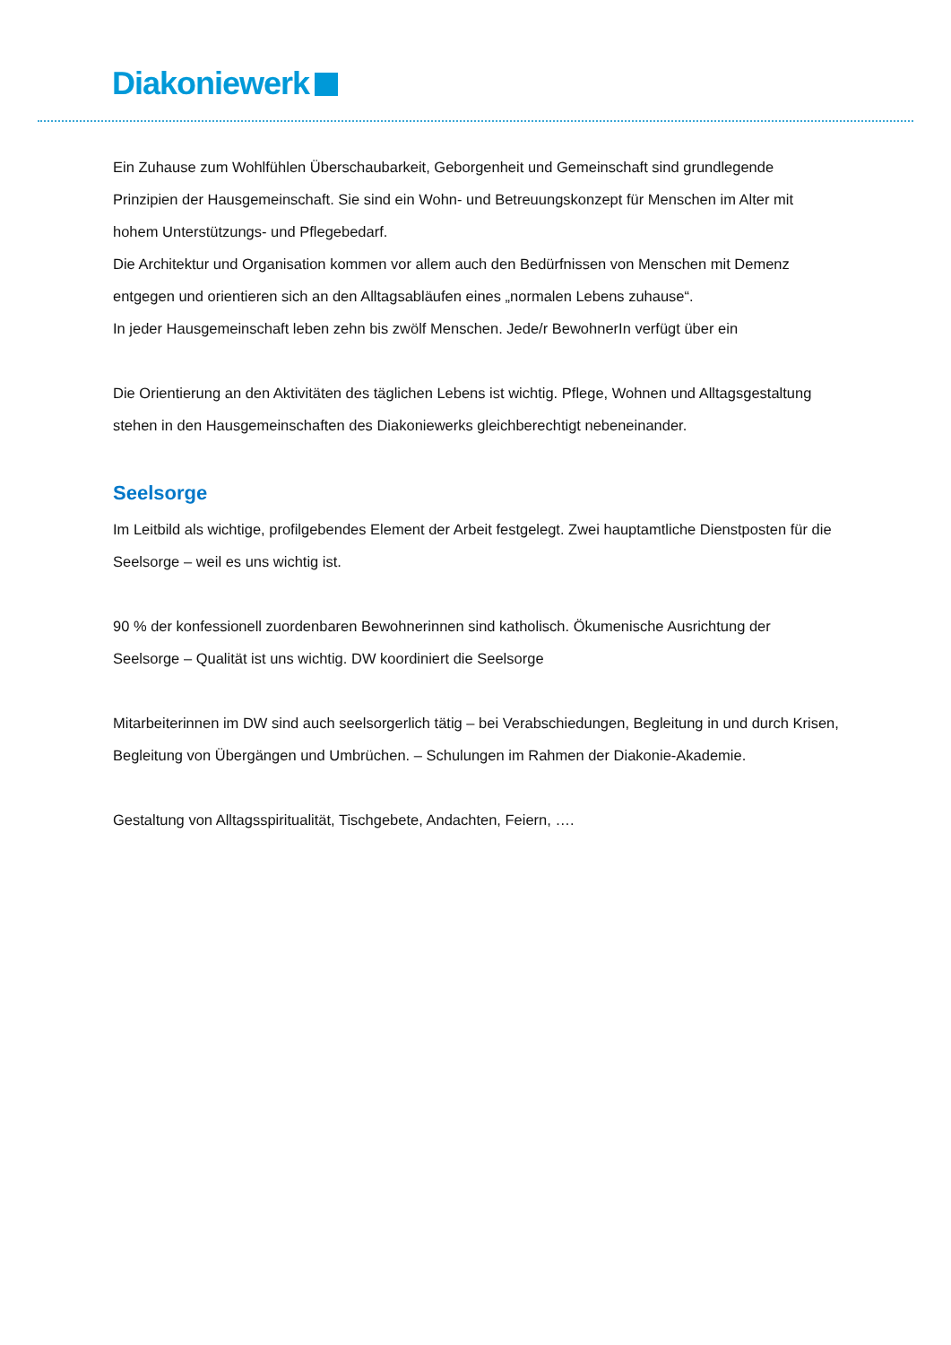Diakoniewerk
Ein Zuhause zum Wohlfühlen Überschaubarkeit, Geborgenheit und Gemeinschaft sind grundlegende Prinzipien der Hausgemeinschaft. Sie sind ein Wohn- und Betreuungskonzept für Menschen im Alter mit hohem Unterstützungs- und Pflegebedarf.
Die Architektur und Organisation kommen vor allem auch den Bedürfnissen von Menschen mit Demenz entgegen und orientieren sich an den Alltagsabläufen eines „normalen Lebens zuhause“.
In jeder Hausgemeinschaft leben zehn bis zwölf Menschen. Jede/r BewohnerIn verfügt über ein
Die Orientierung an den Aktivitäten des täglichen Lebens ist wichtig. Pflege, Wohnen und Alltagsgestaltung stehen in den Hausgemeinschaften des Diakoniewerks gleichberechtigt nebeneinander.
Seelsorge
Im Leitbild als wichtige, profilgebendes Element der Arbeit festgelegt. Zwei hauptamtliche Dienstposten für die Seelsorge – weil es uns wichtig ist.
90 % der konfessionell zuordenbaren Bewohnerinnen sind katholisch. Ökumenische Ausrichtung der Seelsorge – Qualität ist uns wichtig. DW koordiniert die Seelsorge
Mitarbeiterinnen im DW sind auch seelsorgerlich tätig – bei Verabschiedungen, Begleitung in und durch Krisen, Begleitung von Übergängen und Umbrüchen. – Schulungen im Rahmen der Diakonie-Akademie.
Gestaltung von Alltagsspiritualität, Tischgebete, Andachten, Feiern, ….